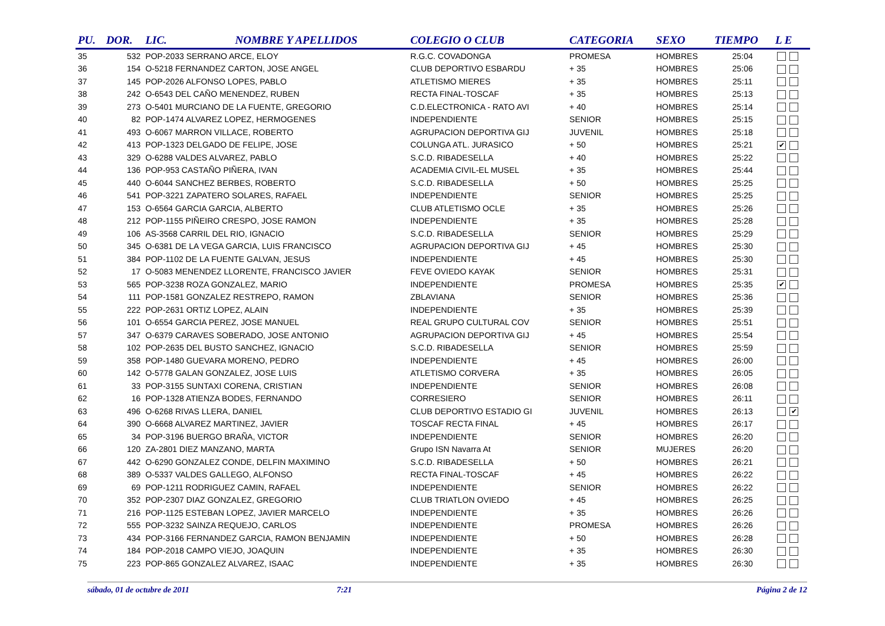| PU. | DOR. | LIC. | NOMBRE Y APELLIDOS | COLEGIO O CLUB | CATEGORIA | SEXO | TIEMPO | L E |
| --- | --- | --- | --- | --- | --- | --- | --- | --- |
| 35 | 532 | POP-2033 SERRANO ARCE, ELOY | | R.G.C. COVADONGA | PROMESA | HOMBRES | 25:04 | |
| 36 | 154 | O-5218 FERNANDEZ CARTON, JOSE ANGEL | | CLUB DEPORTIVO ESBARDU | + 35 | HOMBRES | 25:06 | |
| 37 | 145 | POP-2026 ALFONSO LOPES, PABLO | | ATLETISMO MIERES | + 35 | HOMBRES | 25:11 | |
| 38 | 242 | O-6543 DEL CAÑO MENENDEZ, RUBEN | | RECTA FINAL-TOSCAF | + 35 | HOMBRES | 25:13 | |
| 39 | 273 | O-5401 MURCIANO DE LA FUENTE, GREGORIO | | C.D.ELECTRONICA - RATO AVI | + 40 | HOMBRES | 25:14 | |
| 40 | 82 | POP-1474 ALVAREZ LOPEZ, HERMOGENES | | INDEPENDIENTE | SENIOR | HOMBRES | 25:15 | |
| 41 | 493 | O-6067 MARRON VILLACE, ROBERTO | | AGRUPACION DEPORTIVA GIJ | JUVENIL | HOMBRES | 25:18 | |
| 42 | 413 | POP-1323 DELGADO DE FELIPE, JOSE | | COLUNGA ATL. JURASICO | + 50 | HOMBRES | 25:21 | ✔ |
| 43 | 329 | O-6288 VALDES ALVAREZ, PABLO | | S.C.D. RIBADESELLA | + 40 | HOMBRES | 25:22 | |
| 44 | 136 | POP-953 CASTAÑO PIÑERA, IVAN | | ACADEMIA CIVIL-EL MUSEL | + 35 | HOMBRES | 25:44 | |
| 45 | 440 | O-6044 SANCHEZ BERBES, ROBERTO | | S.C.D. RIBADESELLA | + 50 | HOMBRES | 25:25 | |
| 46 | 541 | POP-3221 ZAPATERO SOLARES, RAFAEL | | INDEPENDIENTE | SENIOR | HOMBRES | 25:25 | |
| 47 | 153 | O-6564 GARCIA GARCIA, ALBERTO | | CLUB ATLETISMO OCLE | + 35 | HOMBRES | 25:26 | |
| 48 | 212 | POP-1155 PIÑEIRO CRESPO, JOSE RAMON | | INDEPENDIENTE | + 35 | HOMBRES | 25:28 | |
| 49 | 106 | AS-3568 CARRIL DEL RIO, IGNACIO | | S.C.D. RIBADESELLA | SENIOR | HOMBRES | 25:29 | |
| 50 | 345 | O-6381 DE LA VEGA GARCIA, LUIS FRANCISCO | | AGRUPACION DEPORTIVA GIJ | + 45 | HOMBRES | 25:30 | |
| 51 | 384 | POP-1102 DE LA FUENTE GALVAN, JESUS | | INDEPENDIENTE | + 45 | HOMBRES | 25:30 | |
| 52 | 17 | O-5083 MENENDEZ LLORENTE, FRANCISCO JAVIER | | FEVE OVIEDO KAYAK | SENIOR | HOMBRES | 25:31 | |
| 53 | 565 | POP-3238 ROZA GONZALEZ, MARIO | | INDEPENDIENTE | PROMESA | HOMBRES | 25:35 | ✔ |
| 54 | 111 | POP-1581 GONZALEZ RESTREPO, RAMON | | ZBLAVIANA | SENIOR | HOMBRES | 25:36 | |
| 55 | 222 | POP-2631 ORTIZ LOPEZ, ALAIN | | INDEPENDIENTE | + 35 | HOMBRES | 25:39 | |
| 56 | 101 | O-6554 GARCIA PEREZ, JOSE MANUEL | | REAL GRUPO CULTURAL COV | SENIOR | HOMBRES | 25:51 | |
| 57 | 347 | O-6379 CARAVES SOBERADO, JOSE ANTONIO | | AGRUPACION DEPORTIVA GIJ | + 45 | HOMBRES | 25:54 | |
| 58 | 102 | POP-2635 DEL BUSTO SANCHEZ, IGNACIO | | S.C.D. RIBADESELLA | SENIOR | HOMBRES | 25:59 | |
| 59 | 358 | POP-1480 GUEVARA MORENO, PEDRO | | INDEPENDIENTE | + 45 | HOMBRES | 26:00 | |
| 60 | 142 | O-5778 GALAN GONZALEZ, JOSE LUIS | | ATLETISMO CORVERA | + 35 | HOMBRES | 26:05 | |
| 61 | 33 | POP-3155 SUNTAXI CORENA, CRISTIAN | | INDEPENDIENTE | SENIOR | HOMBRES | 26:08 | |
| 62 | 16 | POP-1328 ATIENZA BODES, FERNANDO | | CORRESIERO | SENIOR | HOMBRES | 26:11 | |
| 63 | 496 | O-6268 RIVAS LLERA, DANIEL | | CLUB DEPORTIVO ESTADIO GI | JUVENIL | HOMBRES | 26:13 | ✔ |
| 64 | 390 | O-6668 ALVAREZ MARTINEZ, JAVIER | | TOSCAF RECTA FINAL | + 45 | HOMBRES | 26:17 | |
| 65 | 34 | POP-3196 BUERGO BRAÑA, VICTOR | | INDEPENDIENTE | SENIOR | HOMBRES | 26:20 | |
| 66 | 120 | ZA-2801 DIEZ MANZANO, MARTA | | Grupo ISN Navarra At | SENIOR | MUJERES | 26:20 | |
| 67 | 442 | O-6290 GONZALEZ CONDE, DELFIN MAXIMINO | | S.C.D. RIBADESELLA | + 50 | HOMBRES | 26:21 | |
| 68 | 389 | O-5337 VALDES GALLEGO, ALFONSO | | RECTA FINAL-TOSCAF | + 45 | HOMBRES | 26:22 | |
| 69 | 69 | POP-1211 RODRIGUEZ CAMIN, RAFAEL | | INDEPENDIENTE | SENIOR | HOMBRES | 26:22 | |
| 70 | 352 | POP-2307 DIAZ GONZALEZ, GREGORIO | | CLUB TRIATLON OVIEDO | + 45 | HOMBRES | 26:25 | |
| 71 | 216 | POP-1125 ESTEBAN LOPEZ, JAVIER MARCELO | | INDEPENDIENTE | + 35 | HOMBRES | 26:26 | |
| 72 | 555 | POP-3232 SAINZA REQUEJO, CARLOS | | INDEPENDIENTE | PROMESA | HOMBRES | 26:26 | |
| 73 | 434 | POP-3166 FERNANDEZ GARCIA, RAMON BENJAMIN | | INDEPENDIENTE | + 50 | HOMBRES | 26:28 | |
| 74 | 184 | POP-2018 CAMPO VIEJO, JOAQUIN | | INDEPENDIENTE | + 35 | HOMBRES | 26:30 | |
| 75 | 223 | POP-865 GONZALEZ ALVAREZ, ISAAC | | INDEPENDIENTE | + 35 | HOMBRES | 26:30 | |
sábado, 01 de octubre de 2011 7:21 Página 2 de 12